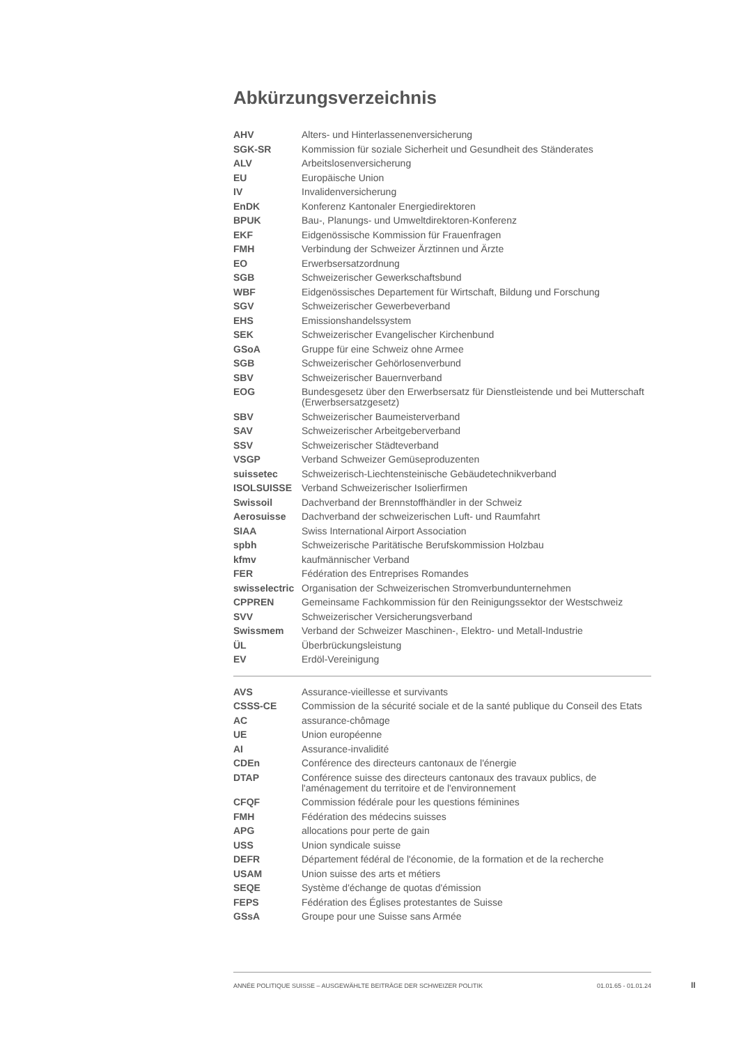Abkürzungsverzeichnis
| AHV | Alters- und Hinterlassenenversicherung |
| SGK-SR | Kommission für soziale Sicherheit und Gesundheit des Ständerates |
| ALV | Arbeitslosenversicherung |
| EU | Europäische Union |
| IV | Invalidenversicherung |
| EnDK | Konferenz Kantonaler Energiedirektoren |
| BPUK | Bau-, Planungs- und Umweltdirektoren-Konferenz |
| EKF | Eidgenössische Kommission für Frauenfragen |
| FMH | Verbindung der Schweizer Ärztinnen und Ärzte |
| EO | Erwerbsersatzordnung |
| SGB | Schweizerischer Gewerkschaftsbund |
| WBF | Eidgenössisches Departement für Wirtschaft, Bildung und Forschung |
| SGV | Schweizerischer Gewerbeverband |
| EHS | Emissionshandelssystem |
| SEK | Schweizerischer Evangelischer Kirchenbund |
| GSoA | Gruppe für eine Schweiz ohne Armee |
| SGB | Schweizerischer Gehörlosenverbund |
| SBV | Schweizerischer Bauernverband |
| EOG | Bundesgesetz über den Erwerbsersatz für Dienstleistende und bei Mutterschaft (Erwerbsersatzgesetz) |
| SBV | Schweizerischer Baumeisterverband |
| SAV | Schweizerischer Arbeitgeberverband |
| SSV | Schweizerischer Städteverband |
| VSGP | Verband Schweizer Gemüseproduzenten |
| suissetec | Schweizerisch-Liechtensteinische Gebäudetechnikverband |
| ISOLSUISSE | Verband Schweizerischer Isolierfirmen |
| Swissoil | Dachverband der Brennstoffhändler in der Schweiz |
| Aerosuisse | Dachverband der schweizerischen Luft- und Raumfahrt |
| SIAA | Swiss International Airport Association |
| spbh | Schweizerische Paritätische Berufskommission Holzbau |
| kfmv | kaufmännischer Verband |
| FER | Fédération des Entreprises Romandes |
| swisselectric | Organisation der Schweizerischen Stromverbundunternehmen |
| CPPREN | Gemeinsame Fachkommission für den Reinigungssektor der Westschweiz |
| SVV | Schweizerischer Versicherungsverband |
| Swissmem | Verband der Schweizer Maschinen-, Elektro- und Metall-Industrie |
| ÜL | Überbrückungsleistung |
| EV | Erdöl-Vereinigung |
| AVS | Assurance-vieillesse et survivants |
| CSSS-CE | Commission de la sécurité sociale et de la santé publique du Conseil des Etats |
| AC | assurance-chômage |
| UE | Union européenne |
| AI | Assurance-invalidité |
| CDEn | Conférence des directeurs cantonaux de l'énergie |
| DTAP | Conférence suisse des directeurs cantonaux des travaux publics, de l'aménagement du territoire et de l'environnement |
| CFQF | Commission fédérale pour les questions féminines |
| FMH | Fédération des médecins suisses |
| APG | allocations pour perte de gain |
| USS | Union syndicale suisse |
| DEFR | Département fédéral de l'économie, de la formation et de la recherche |
| USAM | Union suisse des arts et métiers |
| SEQE | Système d'échange de quotas d'émission |
| FEPS | Fédération des Églises protestantes de Suisse |
| GSsA | Groupe pour une Suisse sans Armée |
ANNÉE POLITIQUE SUISSE – AUSGEWÄHLTE BEITRÄGE DER SCHWEIZER POLITIK 01.01.65 - 01.01.24
II